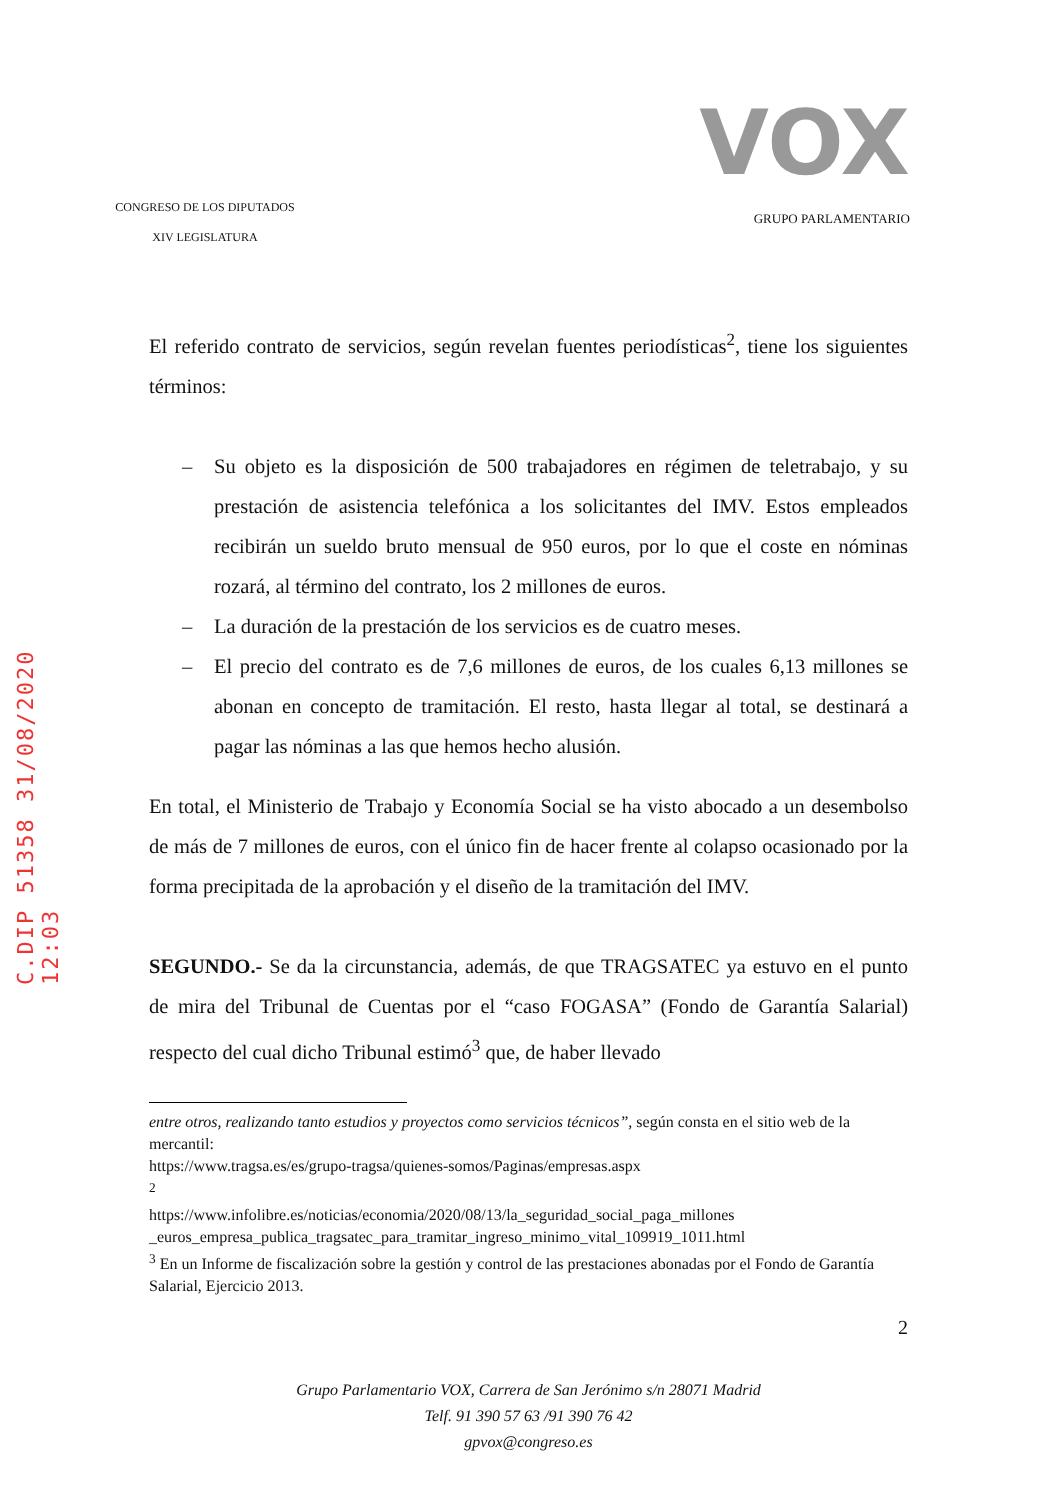C.DIP 51358 31/08/2020 12:03
CONGRESO DE LOS DIPUTADOS
XIV LEGISLATURA
VOX
GRUPO PARLAMENTARIO
El referido contrato de servicios, según revelan fuentes periodísticas<sup>2</sup>, tiene los siguientes términos:
– Su objeto es la disposición de 500 trabajadores en régimen de teletrabajo, y su prestación de asistencia telefónica a los solicitantes del IMV. Estos empleados recibirán un sueldo bruto mensual de 950 euros, por lo que el coste en nóminas rozará, al término del contrato, los 2 millones de euros.
– La duración de la prestación de los servicios es de cuatro meses.
– El precio del contrato es de 7,6 millones de euros, de los cuales 6,13 millones se abonan en concepto de tramitación. El resto, hasta llegar al total, se destinará a pagar las nóminas a las que hemos hecho alusión.
En total, el Ministerio de Trabajo y Economía Social se ha visto abocado a un desembolso de más de 7 millones de euros, con el único fin de hacer frente al colapso ocasionado por la forma precipitada de la aprobación y el diseño de la tramitación del IMV.
SEGUNDO.- Se da la circunstancia, además, de que TRAGSATEC ya estuvo en el punto de mira del Tribunal de Cuentas por el “caso FOGASA” (Fondo de Garantía Salarial) respecto del cual dicho Tribunal estimó<sup>3</sup> que, de haber llevado
entre otros, realizando tanto estudios y proyectos como servicios técnicos”, según consta en el sitio web de la mercantil:
https://www.tragsa.es/es/grupo-tragsa/quienes-somos/Paginas/empresas.aspx
<sup>2</sup>
https://www.infolibre.es/noticias/economia/2020/08/13/la_seguridad_social_paga_millones _euros_empresa_publica_tragsatec_para_tramitar_ingreso_minimo_vital_109919_1011.html
<sup>3</sup> En un Informe de fiscalización sobre la gestión y control de las prestaciones abonadas por el Fondo de Garantía Salarial, Ejercicio 2013.
2
Grupo Parlamentario VOX, Carrera de San Jerónimo s/n 28071 Madrid
Telf. 91 390 57 63 /91 390 76 42
gpvox@congreso.es